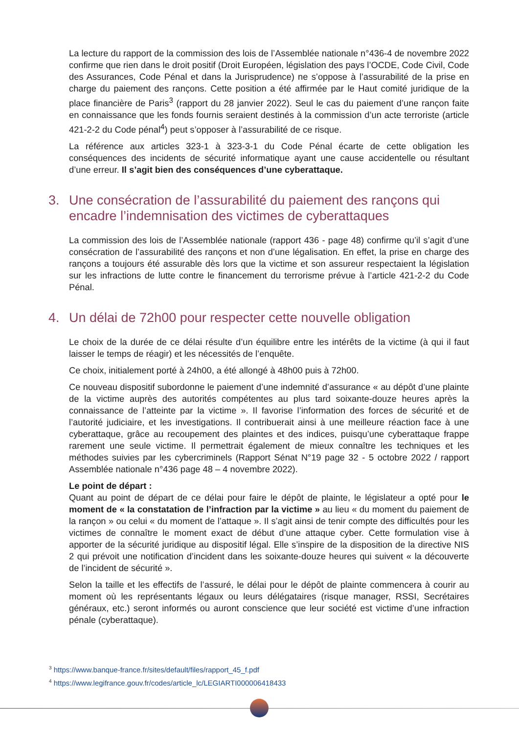La lecture du rapport de la commission des lois de l’Assemblée nationale n°436-4 de novembre 2022 confirme que rien dans le droit positif (Droit Européen, législation des pays l’OCDE, Code Civil, Code des Assurances, Code Pénal et dans la Jurisprudence) ne s’oppose à l’assurabilité de la prise en charge du paiement des rançons. Cette position a été affirmée par le Haut comité juridique de la place financière de Paris<sup>3</sup> (rapport du 28 janvier 2022). Seul le cas du paiement d’une rançon faite en connaissance que les fonds fournis seraient destinés à la commission d’un acte terroriste (article 421-2-2 du Code pénal<sup>4</sup>) peut s’opposer à l’assurabilité de ce risque.
La référence aux articles 323-1 à 323-3-1 du Code Pénal écarte de cette obligation les conséquences des incidents de sécurité informatique ayant une cause accidentelle ou résultant d’une erreur. Il s’agit bien des conséquences d’une cyberattaque.
3. Une consécration de l’assurabilité du paiement des rançons qui encadre l’indemnisation des victimes de cyberattaques
La commission des lois de l’Assemblée nationale (rapport 436 - page 48) confirme qu’il s’agit d’une consécration de l’assurabilité des rançons et non d’une légalisation. En effet, la prise en charge des rançons a toujours été assurable dès lors que la victime et son assureur respectaient la législation sur les infractions de lutte contre le financement du terrorisme prévue à l’article 421-2-2 du Code Pénal.
4. Un délai de 72h00 pour respecter cette nouvelle obligation
Le choix de la durée de ce délai résulte d’un équilibre entre les intérêts de la victime (à qui il faut laisser le temps de réagir) et les nécessités de l’enquête.
Ce choix, initialement porté à 24h00, a été allongé à 48h00 puis à 72h00.
Ce nouveau dispositif subordonne le paiement d’une indemnité d’assurance « au dépôt d’une plainte de la victime auprès des autorités compétentes au plus tard soixante-douze heures après la connaissance de l’atteinte par la victime ». Il favorise l’information des forces de sécurité et de l’autorité judiciaire, et les investigations. Il contribuerait ainsi à une meilleure réaction face à une cyberattaque, grâce au recoupement des plaintes et des indices, puisqu’une cyberattaque frappe rarement une seule victime. Il permettrait également de mieux connaître les techniques et les méthodes suivies par les cybercriminels (Rapport Sénat N°19 page 32 - 5 octobre 2022 / rapport Assemblée nationale n°436 page 48 – 4 novembre 2022).
Le point de départ :
Quant au point de départ de ce délai pour faire le dépôt de plainte, le législateur a opté pour le moment de « la constatation de l’infraction par la victime » au lieu « du moment du paiement de la rançon » ou celui « du moment de l’attaque ». Il s’agit ainsi de tenir compte des difficultés pour les victimes de connaître le moment exact de début d’une attaque cyber. Cette formulation vise à apporter de la sécurité juridique au dispositif légal. Elle s’inspire de la disposition de la directive NIS 2 qui prévoit une notification d’incident dans les soixante-douze heures qui suivent « la découverte de l’incident de sécurité ».
Selon la taille et les effectifs de l’assuré, le délai pour le dépôt de plainte commencera à courir au moment où les représentants légaux ou leurs délégataires (risque manager, RSSI, Secrétaires généraux, etc.) seront informés ou auront conscience que leur société est victime d’une infraction pénale (cyberattaque).
<sup>3</sup> https://www.banque-france.fr/sites/default/files/rapport_45_f.pdf
<sup>4</sup> https://www.legifrance.gouv.fr/codes/article_lc/LEGIARTI000006418433